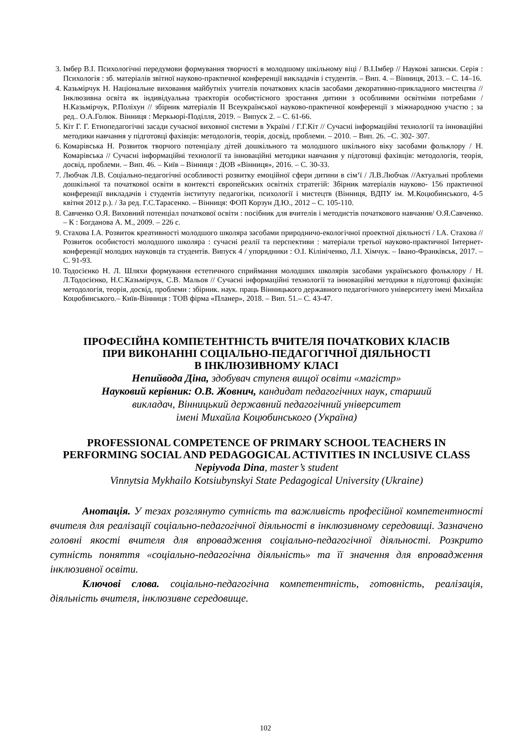3. Імбер В.І. Психологічні передумови формування творчості в молодшому шкільному віці / В.І.Імбер // Наукові записки. Серія : Психологія : зб. матеріалів звітної науково-практичної конференції викладачів і студентів. – Вип. 4. – Вінниця, 2013. – С. 14–16.
4. Казьмірчук Н. Національне виховання майбутніх учителів початкових класів засобами декоративно-прикладного мистецтва // Інклюзивна освіта як індивідуальна траєкторія особистісного зростання дитини з особливими освітніми потребами / Н.Казьмірчук, Р.Поліхун // збірник матеріалів ІІ Всеукраїнської науково-практичної конференції з міжнародною участю ; за ред.. О.А.Голюк. Вінниця : Меркьюрі-Поділля, 2019. – Випуск 2. – С. 61-66.
5. Кіт Г. Г. Етнопедагогічні засади сучасної виховної системи в Україні / Г.Г.Кіт // Сучасні інформаційні технології та інноваційні методики навчання у підготовці фахівців: методологія, теорія, досвід, проблеми. – 2010. – Вип. 26. –С. 302- 307.
6. Комарівська Н. Розвиток творчого потенціалу дітей дошкільного та молодшого шкільного віку засобами фольклору / Н. Комарівська // Сучасні інформаційні технології та інноваційні методики навчання у підготовці фахівців: методологія, теорія, досвід, проблеми. – Вип. 46. – Київ – Вінниця : ДОВ «Вінниця», 2016. – С. 30-33.
7. Любчак Л.В. Соціально-педагогічні особливості розвитку емоційної сфери дитини в сім‘ї / Л.В.Любчак //Актуальні проблеми дошкільної та початкової освіти в контексті європейських освітніх стратегій: Збірник матеріалів науково- 156 практичної конференції викладачів і студентів інституту педагогіки, психології і мистецтв (Вінниця, ВДПУ ім. М.Коцюбинського, 4-5 квітня 2012 р.). / За ред. Г.С.Тарасенко. – Вінниця: ФОП Корзун Д.Ю., 2012 – С. 105-110.
8. Савченко О.Я. Виховний потенціал початкової освіти : посібник для вчителів і методистів початкового навчання/ О.Я.Савченко. – К : Богданова А. М., 2009. – 226 с.
9. Стахова І.А. Розвиток креативності молодшого школяра засобами природничо-екологічної проектної діяльності / І.А. Стахова // Розвиток особистості молодшого школяра : сучасні реалії та перспективи : матеріали третьої науково-практичної Інтернет-конференції молодих науковців та студентів. Випуск 4 / упорядники : О.І. Кілініченко, Л.І. Хімчук. – Івано-Франківськ, 2017. – С. 91-93.
10. Тодосієнко Н. Л. Шляхи формування естетичного сприймання молодших школярів засобами українського фольклору / Н. Л.Тодосієнко, Н.С.Казьмірчук, С.В. Мальов // Сучасні інформаційні технології та інноваційні методики в підготовці фахівців: методологія, теорія, досвід, проблеми : збірник. наук. праць Вінницького державного педагогічного університету імені Михайла Коцюбинського.– Київ-Вінниця : ТОВ фірма «Планер», 2018. – Вип. 51.– С. 43-47.
ПРОФЕСІЙНА КОМПЕТЕНТНІСТЬ ВЧИТЕЛЯ ПОЧАТКОВИХ КЛАСІВ
ПРИ ВИКОНАННІ СОЦІАЛЬНО-ПЕДАГОГІЧНОЇ ДІЯЛЬНОСТІ
В ІНКЛЮЗИВНОМУ КЛАСІ
Непийвода Діна, здобувач ступеня вищої освіти «магістр»
Науковий керівник: О.В. Жовнич, кандидат педагогічних наук, старший
викладач, Вінницький державний педагогічний університет
імені Михайла Коцюбинського (Україна)
PROFESSIONAL COMPETENCE OF PRIMARY SCHOOL TEACHERS IN PERFORMING SOCIAL AND PEDAGOGICAL ACTIVITIES IN INCLUSIVE CLASS
Nepiyvoda Dina, master’s student
Vinnytsia Mykhailo Kotsiubynskyi State Pedagogical University (Ukraine)
Анотація. У тезах розглянуто сутність та важливість професійної компетентності вчителя для реалізації соціально-педагогічної діяльності в інклюзивному середовищі. Зазначено головні якості вчителя для впровадження соціально-педагогічної діяльності. Розкрито сутність поняття «соціально-педагогічна діяльність» та її значення для впровадження інклюзивної освіти.
Ключові слова. соціально-педагогічна компетентність, готовність, реалізація, діяльність вчителя, інклюзивне середовище.
102